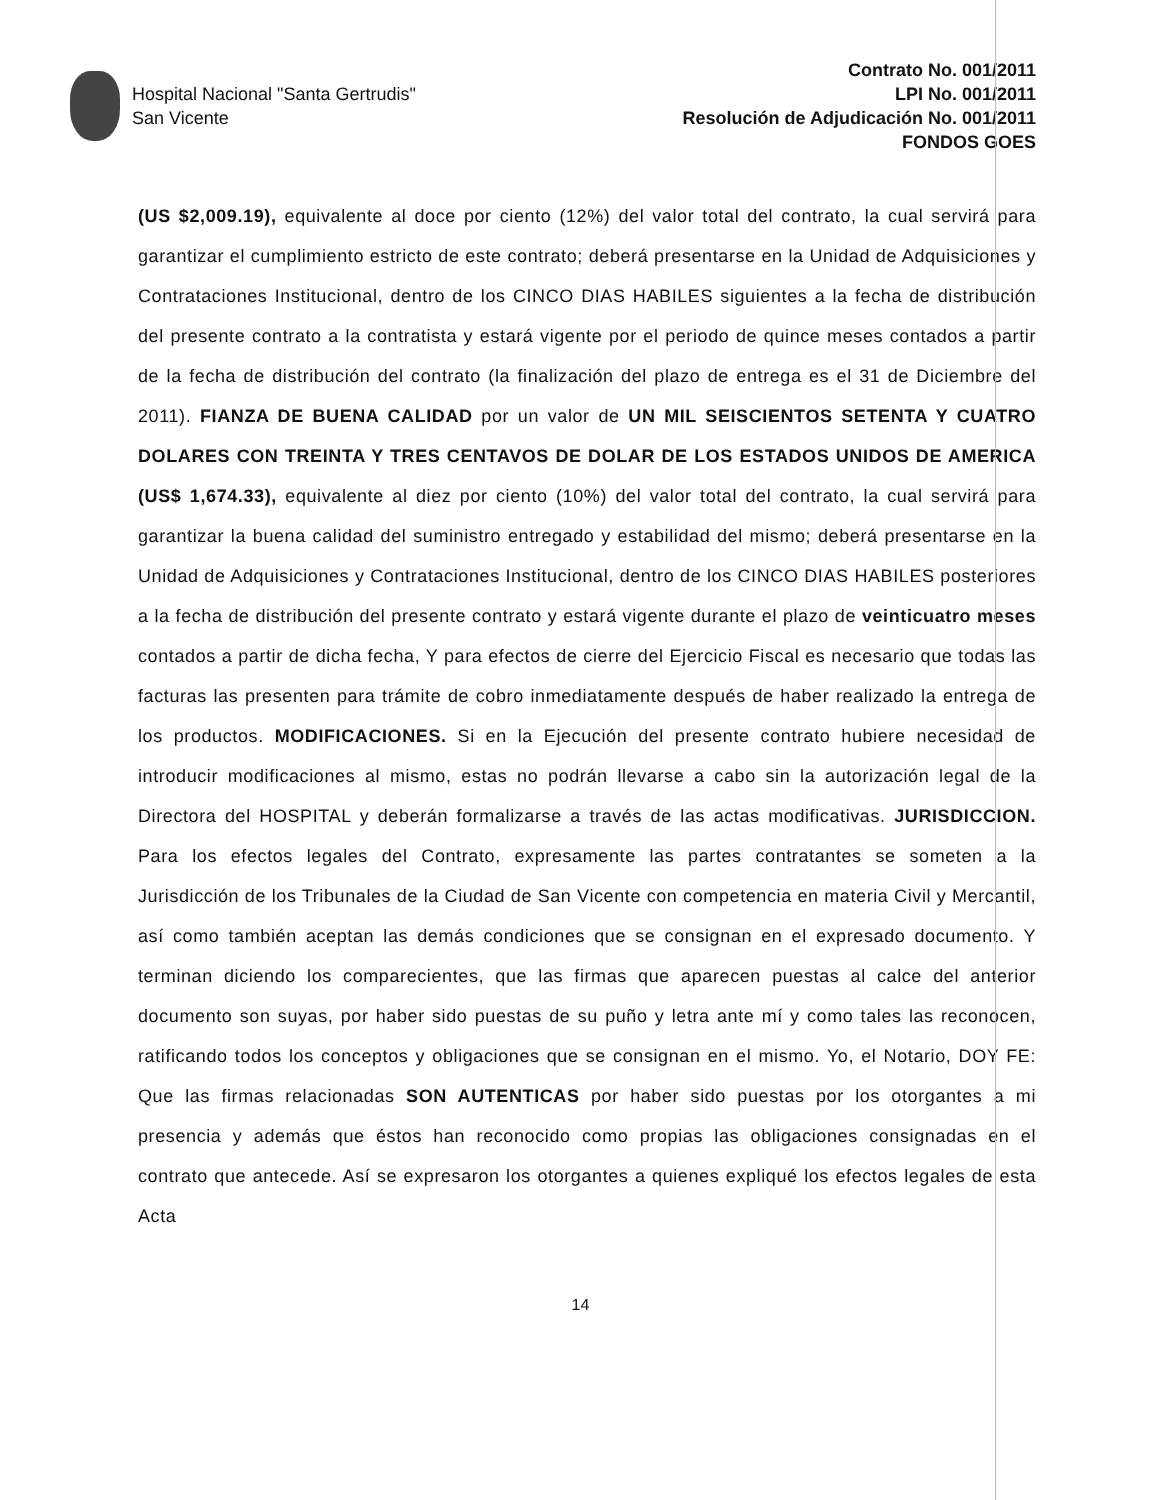Hospital Nacional "Santa Gertrudis"
San Vicente
Contrato No. 001/2011
LPI No. 001/2011
Resolución de Adjudicación No. 001/2011
FONDOS GOES
(US $2,009.19), equivalente al doce por ciento (12%) del valor total del contrato, la cual servirá para garantizar el cumplimiento estricto de este contrato; deberá presentarse en la Unidad de Adquisiciones y Contrataciones Institucional, dentro de los CINCO DIAS HABILES siguientes a la fecha de distribución del presente contrato a la contratista y estará vigente por el periodo de quince meses contados a partir de la fecha de distribución del contrato (la finalización del plazo de entrega es el 31 de Diciembre del 2011). FIANZA DE BUENA CALIDAD por un valor de UN MIL SEISCIENTOS SETENTA Y CUATRO DOLARES CON TREINTA Y TRES CENTAVOS DE DOLAR DE LOS ESTADOS UNIDOS DE AMERICA (US$ 1,674.33), equivalente al diez por ciento (10%) del valor total del contrato, la cual servirá para garantizar la buena calidad del suministro entregado y estabilidad del mismo; deberá presentarse en la Unidad de Adquisiciones y Contrataciones Institucional, dentro de los CINCO DIAS HABILES posteriores a la fecha de distribución del presente contrato y estará vigente durante el plazo de veinticuatro meses contados a partir de dicha fecha, Y para efectos de cierre del Ejercicio Fiscal es necesario que todas las facturas las presenten para trámite de cobro inmediatamente después de haber realizado la entrega de los productos. MODIFICACIONES. Si en la Ejecución del presente contrato hubiere necesidad de introducir modificaciones al mismo, estas no podrán llevarse a cabo sin la autorización legal de la Directora del HOSPITAL y deberán formalizarse a través de las actas modificativas. JURISDICCION. Para los efectos legales del Contrato, expresamente las partes contratantes se someten a la Jurisdicción de los Tribunales de la Ciudad de San Vicente con competencia en materia Civil y Mercantil, así como también aceptan las demás condiciones que se consignan en el expresado documento. Y terminan diciendo los comparecientes, que las firmas que aparecen puestas al calce del anterior documento son suyas, por haber sido puestas de su puño y letra ante mí y como tales las reconocen, ratificando todos los conceptos y obligaciones que se consignan en el mismo. Yo, el Notario, DOY FE: Que las firmas relacionadas SON AUTENTICAS por haber sido puestas por los otorgantes a mi presencia y además que éstos han reconocido como propias las obligaciones consignadas en el contrato que antecede. Así se expresaron los otorgantes a quienes expliqué los efectos legales de esta Acta
14